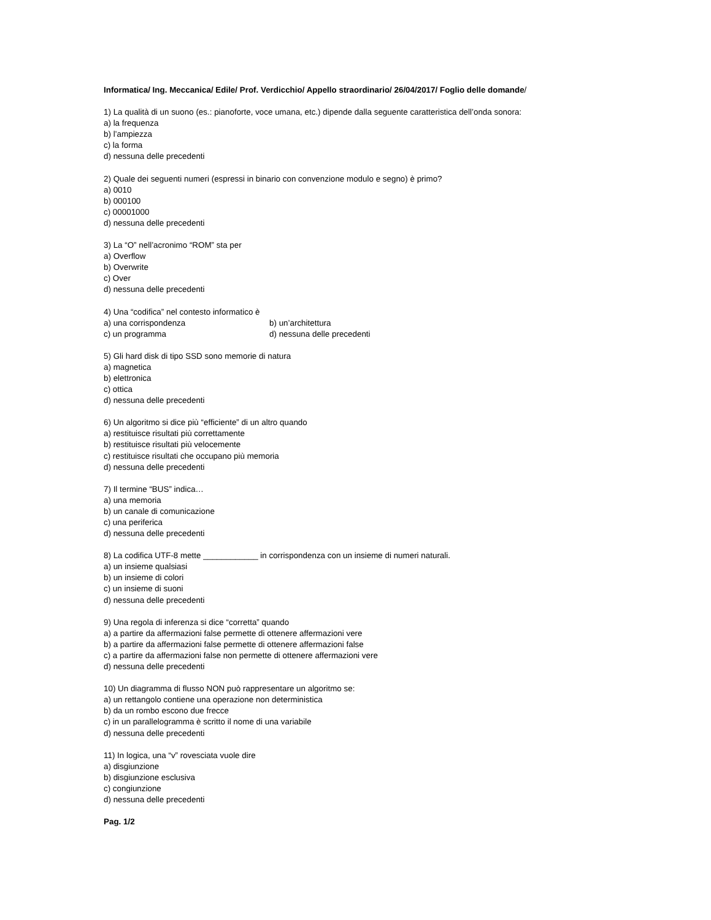Informatica/ Ing. Meccanica/ Edile/ Prof. Verdicchio/ Appello straordinario/ 26/04/2017/ Foglio delle domande/
1) La qualità di un suono (es.: pianoforte, voce umana, etc.) dipende dalla seguente caratteristica dell’onda sonora:
a) la frequenza
b) l’ampiezza
c) la forma
d) nessuna delle precedenti
2) Quale dei seguenti numeri (espressi in binario con convenzione modulo e segno) è primo?
a) 0010
b) 000100
c) 00001000
d) nessuna delle precedenti
3) La “O” nell’acronimo “ROM” sta per
a) Overflow
b) Overwrite
c) Over
d) nessuna delle precedenti
4) Una “codifica” nel contesto informatico è
a) una corrispondenza b) un’architettura
c) un programma d) nessuna delle precedenti
5) Gli hard disk di tipo SSD sono memorie di natura
a) magnetica
b) elettronica
c) ottica
d) nessuna delle precedenti
6) Un algoritmo si dice più “efficiente” di un altro quando
a) restituisce risultati più correttamente
b) restituisce risultati più velocemente
c) restituisce risultati che occupano più memoria
d) nessuna delle precedenti
7) Il termine “BUS” indica…
a) una memoria
b) un canale di comunicazione
c) una periferica
d) nessuna delle precedenti
8) La codifica UTF-8 mette ____________ in corrispondenza con un insieme di numeri naturali.
a) un insieme qualsiasi
b) un insieme di colori
c) un insieme di suoni
d) nessuna delle precedenti
9) Una regola di inferenza si dice “corretta” quando
a) a partire da affermazioni false permette di ottenere affermazioni vere
b) a partire da affermazioni false permette di ottenere affermazioni false
c) a partire da affermazioni false non permette di ottenere affermazioni vere
d) nessuna delle precedenti
10) Un diagramma di flusso NON può rappresentare un algoritmo se:
a) un rettangolo contiene una operazione non deterministica
b) da un rombo escono due frecce
c) in un parallelogramma è scritto il nome di una variabile
d) nessuna delle precedenti
11) In logica, una “v” rovesciata vuole dire
a) disgiunzione
b) disgiunzione esclusiva
c) congiunzione
d) nessuna delle precedenti
Pag. 1/2